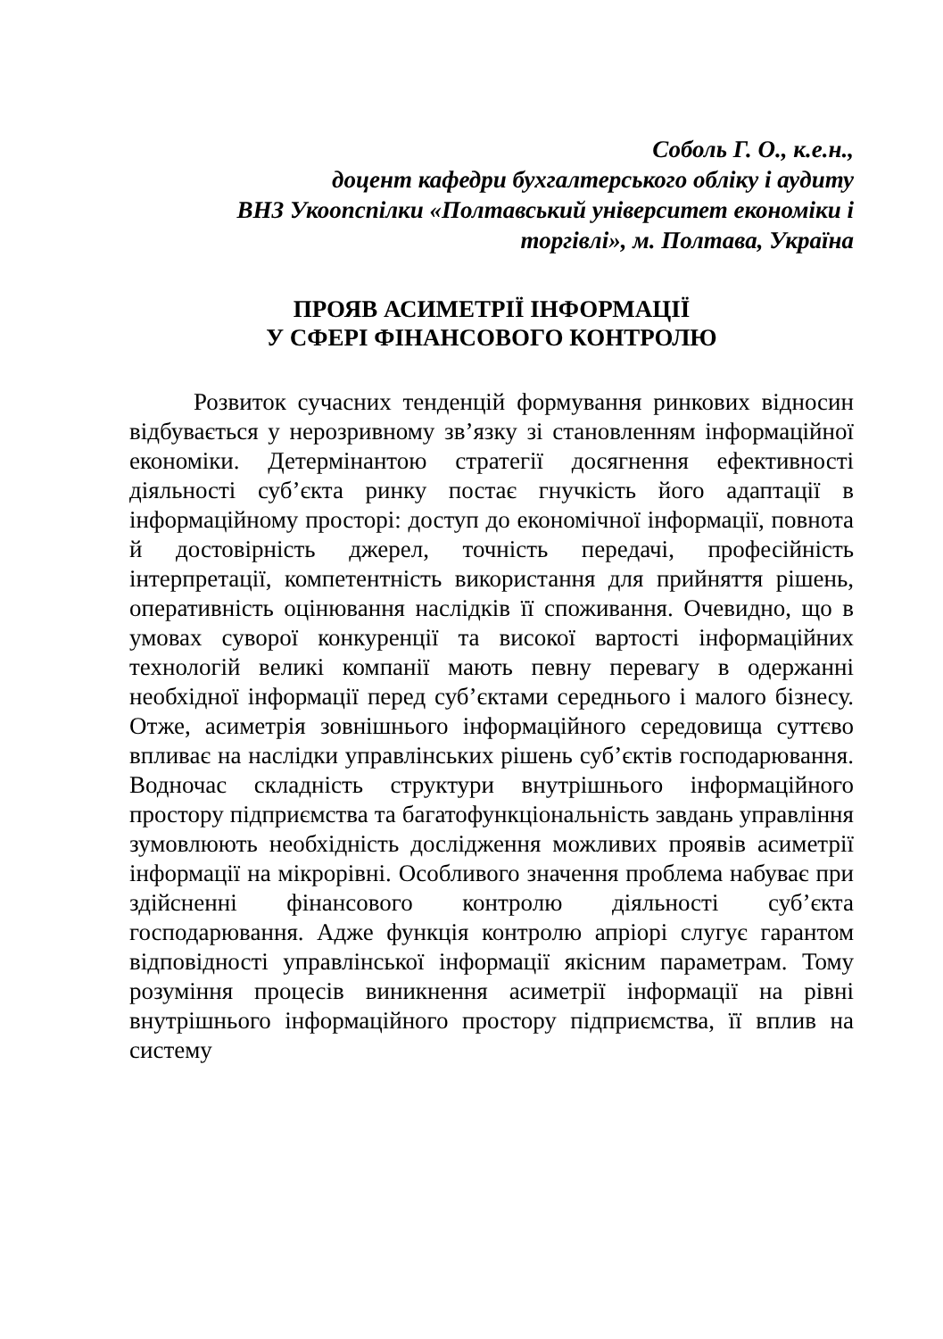Соболь Г. О., к.е.н.,
доцент кафедри бухгалтерського обліку і аудиту
ВНЗ Укоопспілки «Полтавський університет економіки і
торгівлі», м. Полтава, Україна
ПРОЯВ АСИМЕТРІЇ ІНФОРМАЦІЇ
У СФЕРІ ФІНАНСОВОГО КОНТРОЛЮ
Розвиток сучасних тенденцій формування ринкових відносин відбувається у нерозривному зв’язку зі становленням інформаційної економіки. Детермінантою стратегії досягнення ефективності діяльності суб’єкта ринку постає гнучкість його адаптації в інформаційному просторі: доступ до економічної інформації, повнота й достовірність джерел, точність передачі, професійність інтерпретації, компетентність використання для прийняття рішень, оперативність оцінювання наслідків її споживання. Очевидно, що в умовах суворої конкуренції та високої вартості інформаційних технологій великі компанії мають певну перевагу в одержанні необхідної інформації перед суб’єктами середнього і малого бізнесу. Отже, асиметрія зовнішнього інформаційного середовища суттєво впливає на наслідки управлінських рішень суб’єктів господарювання. Водночас складність структури внутрішнього інформаційного простору підприємства та багатофункціональність завдань управління зумовлюють необхідність дослідження можливих проявів асиметрії інформації на мікрорівні. Особливого значення проблема набуває при здійсненні фінансового контролю діяльності суб’єкта господарювання. Адже функція контролю апріорі слугує гарантом відповідності управлінської інформації якісним параметрам. Тому розуміння процесів виникнення асиметрії інформації на рівні внутрішнього інформаційного простору підприємства, її вплив на систему